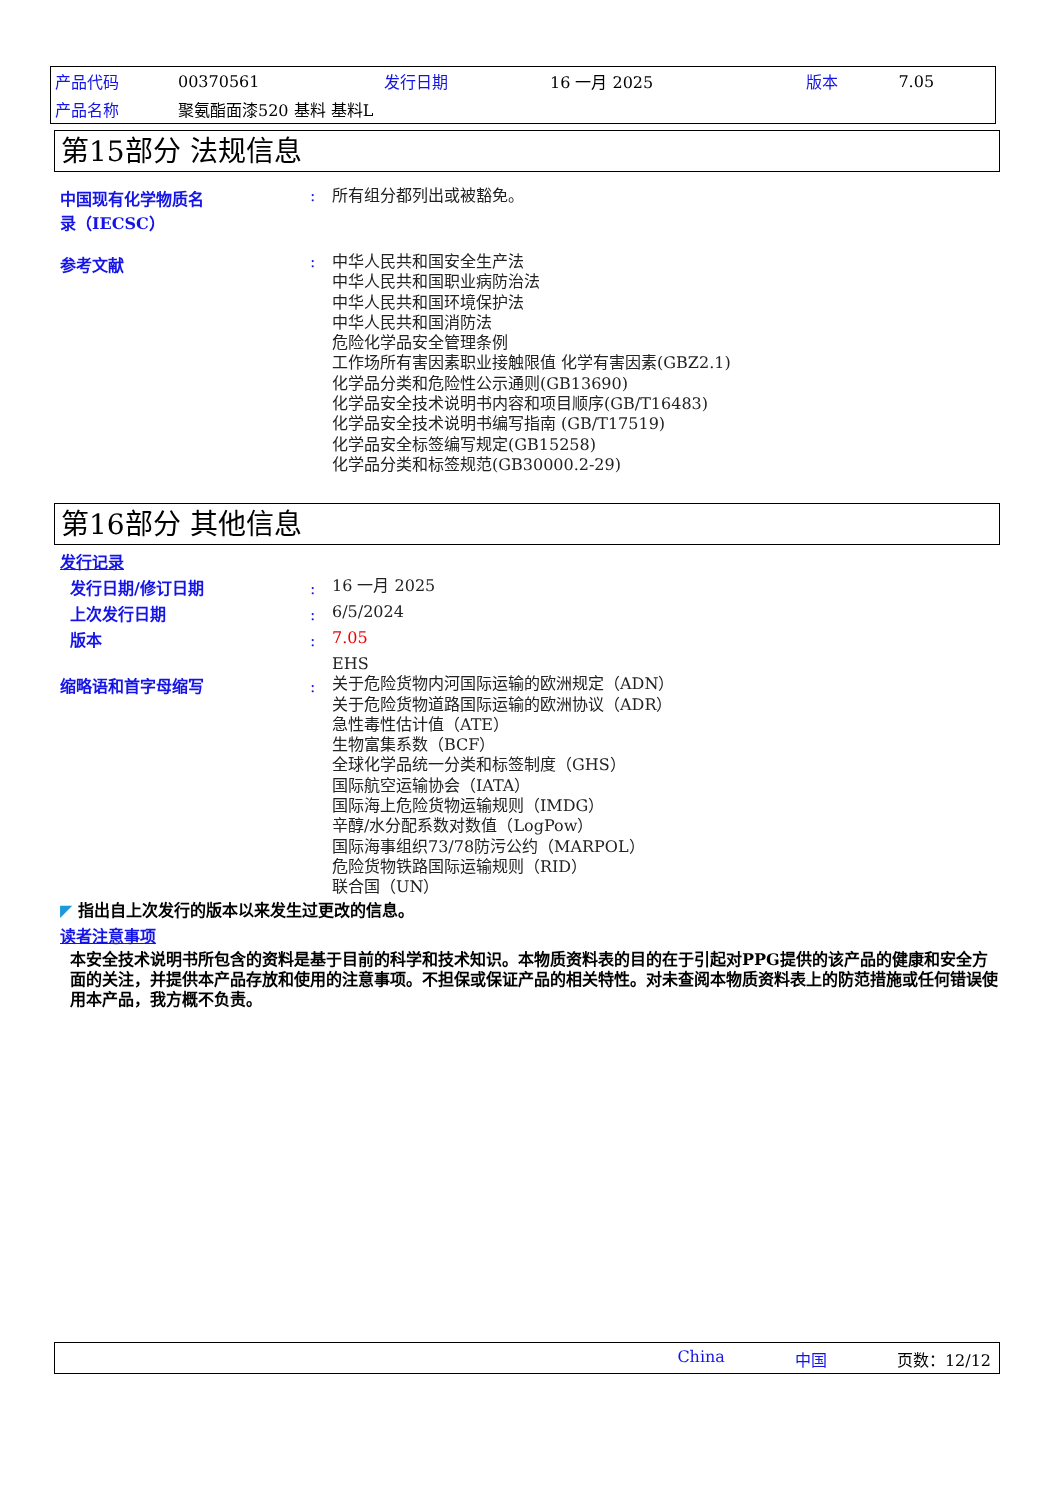| 产品代码 | 00370561 | 发行日期 | 16 一月 2025 | 版本 | 7.05 |
| 产品名称 | 聚氨酯面漆520 基料 基料L | | | | |
第15部分 法规信息
中国现有化学物质名
录（IECSC）
:
所有组分都列出或被豁免。
参考文献 :
中华人民共和国安全生产法
中华人民共和国职业病防治法
中华人民共和国环境保护法
中华人民共和国消防法
危险化学品安全管理条例
工作场所有害因素职业接触限值 化学有害因素(GBZ2.1)
化学品分类和危险性公示通则(GB13690)
化学品安全技术说明书内容和项目顺序(GB/T16483)
化学品安全技术说明书编写指南 (GB/T17519)
化学品安全标签编写规定(GB15258)
化学品分类和标签规范(GB30000.2-29)
第16部分 其他信息
发行记录
发行日期/修订日期 :
16 一月 2025
上次发行日期 :
6/5/2024
版本 :
7.05
EHS
缩略语和首字母缩写 :
关于危险货物内河国际运输的欧洲规定（ADN）
关于危险货物道路国际运输的欧洲协议（ADR）
急性毒性估计值（ATE）
生物富集系数（BCF）
全球化学品统一分类和标签制度（GHS）
国际航空运输协会（IATA）
国际海上危险货物运输规则（IMDG）
辛醇/水分配系数对数值（LogPow）
国际海事组织73/78防污公约（MARPOL）
危险货物铁路国际运输规则（RID）
联合国（UN）
◤ 指出自上次发行的版本以来发生过更改的信息。
读者注意事项
本安全技术说明书所包含的资料是基于目前的科学和技术知识。本物质资料表的目的在于引起对PPG提供的该产品的健康和安全方面的关注，并提供本产品存放和使用的注意事项。不担保或保证产品的相关特性。对未查阅本物质资料表上的防范措施或任何错误使用本产品，我方概不负责。
China 中国 页数：12/12